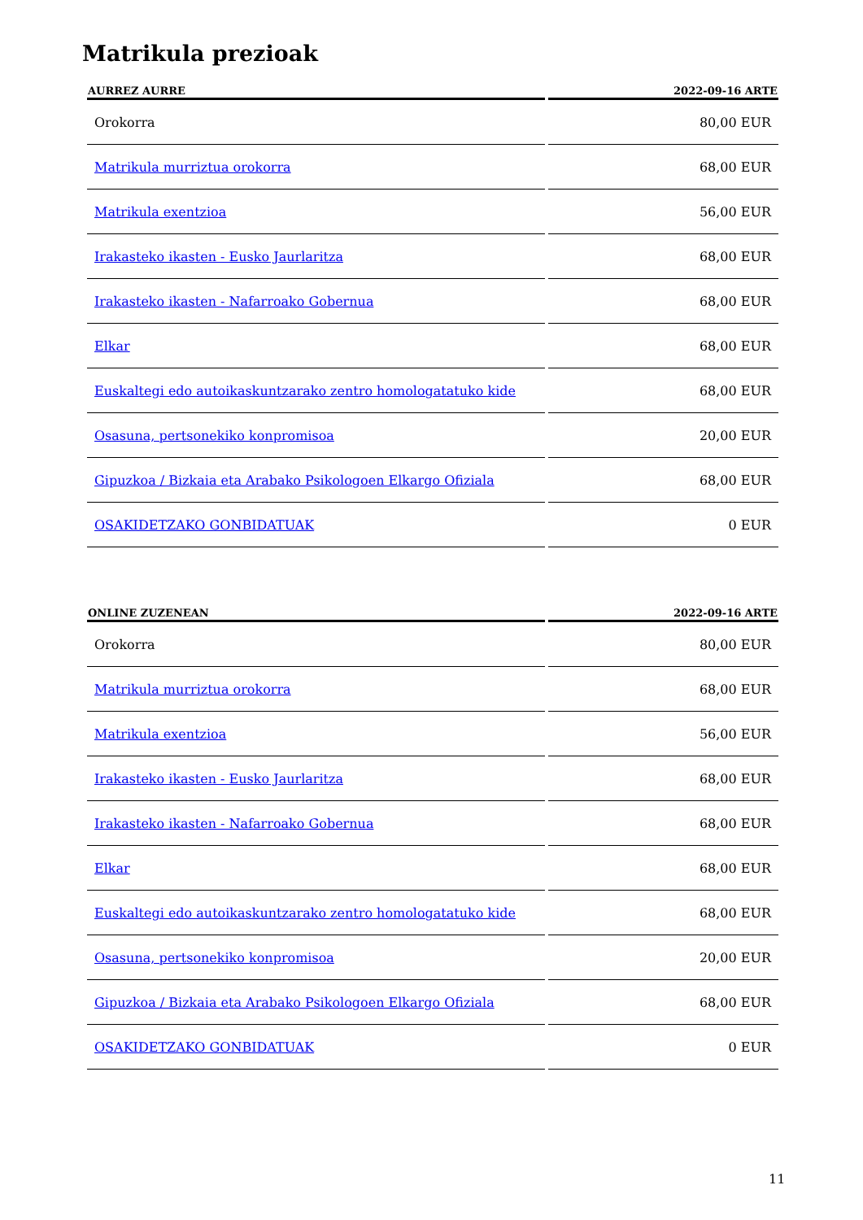Matrikula prezioak
| AURREZ AURRE | 2022-09-16 ARTE |
| --- | --- |
| Orokorra | 80,00 EUR |
| Matrikula murriztua orokorra | 68,00 EUR |
| Matrikula exentzioa | 56,00 EUR |
| Irakasteko ikasten - Eusko Jaurlaritza | 68,00 EUR |
| Irakasteko ikasten - Nafarroako Gobernua | 68,00 EUR |
| Elkar | 68,00 EUR |
| Euskaltegi edo autoikaskuntzarako zentro homologatatuko kide | 68,00 EUR |
| Osasuna, pertsonekiko konpromisoa | 20,00 EUR |
| Gipuzkoa / Bizkaia eta Arabako Psikologoen Elkargo Ofiziala | 68,00 EUR |
| OSAKIDETZAKO GONBIDATUAK | 0 EUR |
| ONLINE ZUZENEAN | 2022-09-16 ARTE |
| --- | --- |
| Orokorra | 80,00 EUR |
| Matrikula murriztua orokorra | 68,00 EUR |
| Matrikula exentzioa | 56,00 EUR |
| Irakasteko ikasten - Eusko Jaurlaritza | 68,00 EUR |
| Irakasteko ikasten - Nafarroako Gobernua | 68,00 EUR |
| Elkar | 68,00 EUR |
| Euskaltegi edo autoikaskuntzarako zentro homologatatuko kide | 68,00 EUR |
| Osasuna, pertsonekiko konpromisoa | 20,00 EUR |
| Gipuzkoa / Bizkaia eta Arabako Psikologoen Elkargo Ofiziala | 68,00 EUR |
| OSAKIDETZAKO GONBIDATUAK | 0 EUR |
11